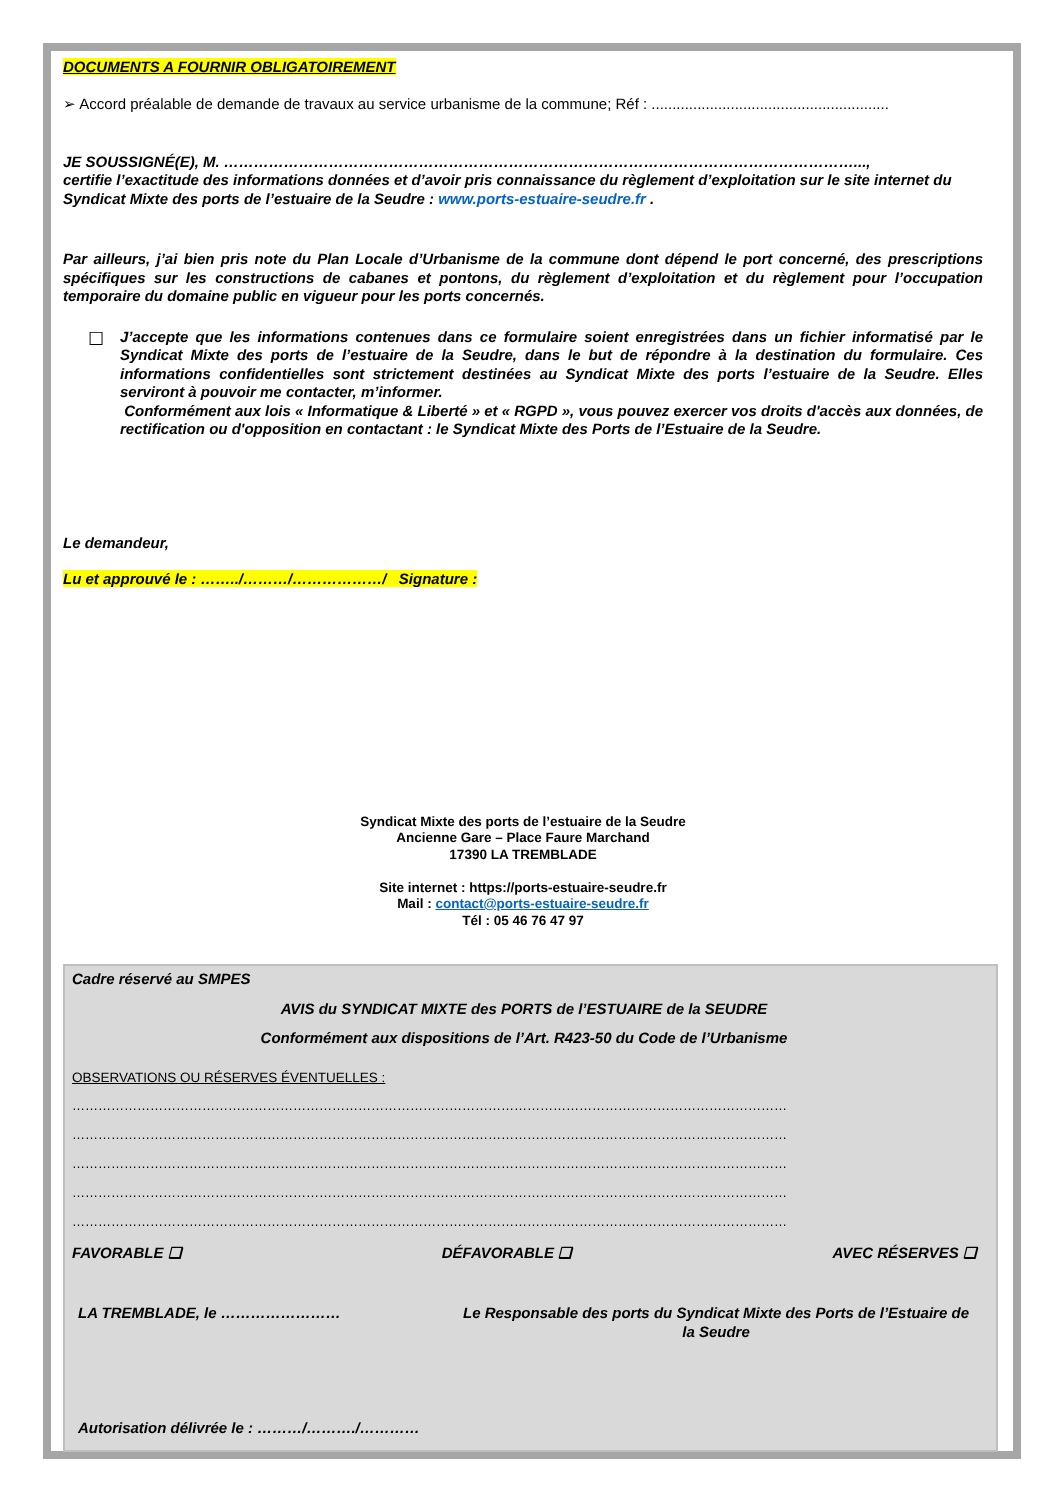DOCUMENTS A FOURNIR OBLIGATOIREMENT
➢ Accord préalable de demande de travaux au service urbanisme de la commune; Réf : .........................................................
JE SOUSSIGNÉ(E), M. ………………………………………………………………………………………………………………...,
certifie l’exactitude des informations données et d’avoir pris connaissance du règlement d’exploitation sur le site internet du Syndicat Mixte des ports de l’estuaire de la Seudre : www.ports-estuaire-seudre.fr .
Par ailleurs, j’ai bien pris note du Plan Locale d’Urbanisme de la commune dont dépend le port concerné, des prescriptions spécifiques sur les constructions de cabanes et pontons, du règlement d’exploitation et du règlement pour l’occupation temporaire du domaine public en vigueur pour les ports concernés.
☐
J’accepte que les informations contenues dans ce formulaire soient enregistrées dans un fichier informatisé par le Syndicat Mixte des ports de l’estuaire de la Seudre, dans le but de répondre à la destination du formulaire. Ces informations confidentielles sont strictement destinées au Syndicat Mixte des ports l’estuaire de la Seudre. Elles serviront à pouvoir me contacter, m’informer.
Conformément aux lois « Informatique & Liberté » et « RGPD », vous pouvez exercer vos droits d'accès aux données, de rectification ou d'opposition en contactant : le Syndicat Mixte des Ports de l’Estuaire de la Seudre.
Le demandeur,
Lu et approuvé le : ……../………/………………/ Signature :
Syndicat Mixte des ports de l’estuaire de la Seudre
Ancienne Gare – Place Faure Marchand
17390 LA TREMBLADE
Site internet : https://ports-estuaire-seudre.fr
Mail : contact@ports-estuaire-seudre.fr
Tél : 05 46 76 47 97
Cadre réservé au SMPES
AVIS du SYNDICAT MIXTE des PORTS de l’ESTUAIRE de la SEUDRE
Conformément aux dispositions de l’Art. R423-50 du Code de l’Urbanisme
OBSERVATIONS OU RÉSERVES ÉVENTUELLES :
…………………………………………………………………………………………………………………………………………………
…………………………………………………………………………………………………………………………………………………
…………………………………………………………………………………………………………………………………………………
…………………………………………………………………………………………………………………………………………………
…………………………………………………………………………………………………………………………………………………
FAVORABLE ❑ DÉFAVORABLE ❑ AVEC RÉSERVES ❑
LA TREMBLADE, le …………………… Le Responsable des ports du Syndicat Mixte des Ports de l’Estuaire de la Seudre
Autorisation délivrée le : ………/………./…………